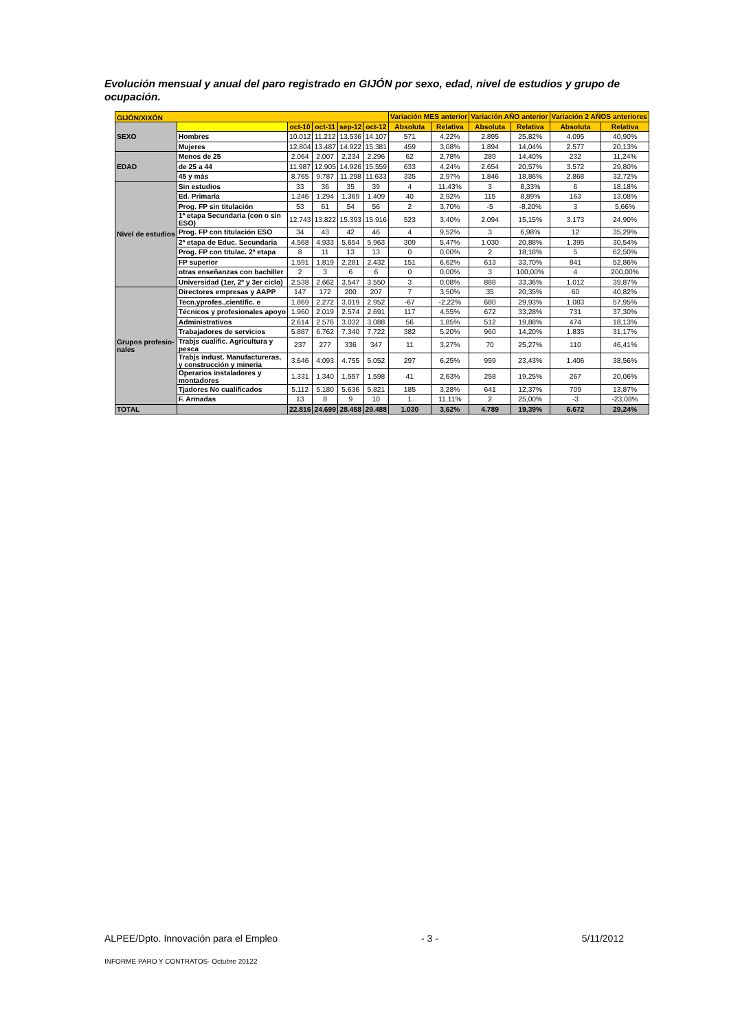Evolución mensual y anual del paro registrado en GIJÓN por sexo, edad, nivel de estudios y grupo de ocupación.
| GIJÓN/XIXÓN | | | | | | Variación MES anterior | | Variación AÑO anterior | | Variación 2 AÑOS anteriores | |
| SEXO | | oct-10 | oct-11 | sep-12 | oct-12 | Absoluta | Relativa | Absoluta | Relativa | Absoluta | Relativa |
| | Hombres | 10.012 | 11.212 | 13.536 | 14.107 | 571 | 4,22% | 2.895 | 25,82% | 4.095 | 40,90% |
| | Mujeres | 12.804 | 13.487 | 14.922 | 15.381 | 459 | 3,08% | 1.894 | 14,04% | 2.577 | 20,13% |
| EDAD | Menos de 25 | 2.064 | 2.007 | 2.234 | 2.296 | 62 | 2,78% | 289 | 14,40% | 232 | 11,24% |
| | de 25 a 44 | 11.987 | 12.905 | 14.926 | 15.559 | 633 | 4,24% | 2.654 | 20,57% | 3.572 | 29,80% |
| | 45 y más | 8.765 | 9.787 | 11.298 | 11.633 | 335 | 2,97% | 1.846 | 18,86% | 2.868 | 32,72% |
| Nivel de estudios | Sin estudios | 33 | 36 | 35 | 39 | 4 | 11,43% | 3 | 8,33% | 6 | 18,18% |
| | Ed. Primaria | 1.246 | 1.294 | 1.369 | 1.409 | 40 | 2,92% | 115 | 8,89% | 163 | 13,08% |
| | Prog. FP sin titulación | 53 | 61 | 54 | 56 | 2 | 3,70% | -5 | -8,20% | 3 | 5,66% |
| | 1ª etapa Secundaria (con o sin ESO) | 12.743 | 13.822 | 15.393 | 15.916 | 523 | 3,40% | 2.094 | 15,15% | 3.173 | 24,90% |
| | Prog. FP con titulación ESO | 34 | 43 | 42 | 46 | 4 | 9,52% | 3 | 6,98% | 12 | 35,29% |
| | 2ª etapa de Educ. Secundaria | 4.568 | 4.933 | 5.654 | 5.963 | 309 | 5,47% | 1.030 | 20,88% | 1.395 | 30,54% |
| | Prog. FP con titulac. 2ª etapa | 8 | 11 | 13 | 13 | 0 | 0,00% | 2 | 18,18% | 5 | 62,50% |
| | FP superior | 1.591 | 1.819 | 2.281 | 2.432 | 151 | 6,62% | 613 | 33,70% | 841 | 52,86% |
| | otras enseñanzas con bachiller | 2 | 3 | 6 | 6 | 0 | 0,00% | 3 | 100,00% | 4 | 200,00% |
| | Universidad (1er, 2º y 3er ciclo) | 2.538 | 2.662 | 3.547 | 3.550 | 3 | 0,08% | 888 | 33,36% | 1.012 | 39,87% |
| Grupos profesio-nales | Directores empresas y AAPP | 147 | 172 | 200 | 207 | 7 | 3,50% | 35 | 20,35% | 60 | 40,82% |
| | Tecn.yprofes.,cientific. e | 1.869 | 2.272 | 3.019 | 2.952 | -67 | -2,22% | 680 | 29,93% | 1.083 | 57,95% |
| | Técnicos y profesionales apoyo | 1.960 | 2.019 | 2.574 | 2.691 | 117 | 4,55% | 672 | 33,28% | 731 | 37,30% |
| | Administrativos | 2.614 | 2.576 | 3.032 | 3.088 | 56 | 1,85% | 512 | 19,88% | 474 | 18,13% |
| | Trabajadores de servicios | 5.887 | 6.762 | 7.340 | 7.722 | 382 | 5,20% | 960 | 14,20% | 1.835 | 31,17% |
| | Trabjs cualific. Agricultura y pesca | 237 | 277 | 336 | 347 | 11 | 3,27% | 70 | 25,27% | 110 | 46,41% |
| | Trabjs indust. Manufactureras, y construcción y mineria | 3.646 | 4.093 | 4.755 | 5.052 | 297 | 6,25% | 959 | 23,43% | 1.406 | 38,56% |
| | Operarios instaladores y montadores | 1.331 | 1.340 | 1.557 | 1.598 | 41 | 2,63% | 258 | 19,25% | 267 | 20,06% |
| | Tjadores No cualificados | 5.112 | 5.180 | 5.636 | 5.821 | 185 | 3,28% | 641 | 12,37% | 709 | 13,87% |
| | F. Armadas | 13 | 8 | 9 | 10 | 1 | 11,11% | 2 | 25,00% | -3 | -23,08% |
| TOTAL | | 22.816 | 24.699 | 28.458 | 29.488 | 1.030 | 3,62% | 4.789 | 19,39% | 6.672 | 29,24% |
ALPEE/Dpto. Innovación para el Empleo - 3 - 5/11/2012
INFORME PARO Y CONTRATOS- Octubre 20122